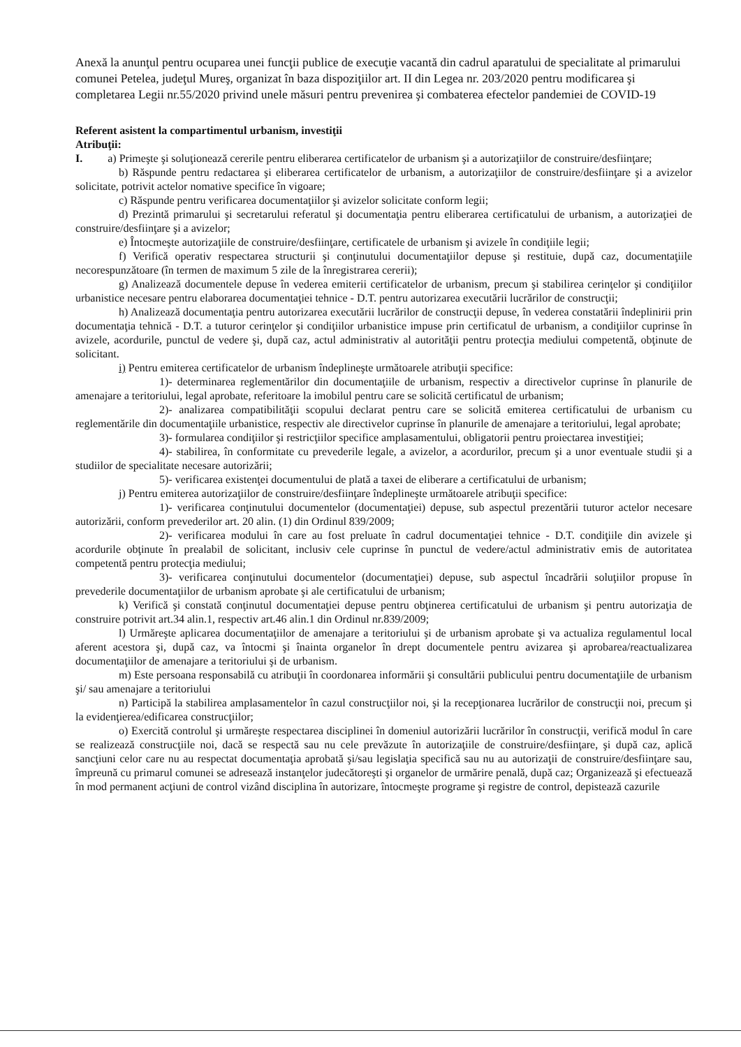Anexă la anunţul pentru ocuparea unei funcţii publice de execuţie vacantă din cadrul aparatului de specialitate al primarului comunei Petelea, judeţul Mureş, organizat în baza dispoziţiilor art. II din Legea nr. 203/2020 pentru modificarea şi completarea Legii nr.55/2020 privind unele măsuri pentru prevenirea şi combaterea efectelor pandemiei de COVID-19
Referent asistent la compartimentul urbanism, investiţii
Atribuţii:
I. a) Primeşte şi soluţionează cererile pentru eliberarea certificatelor de urbanism şi a autorizaţiilor de construire/desfiinţare;
b) Răspunde pentru redactarea şi eliberarea certificatelor de urbanism, a autorizaţiilor de construire/desfiinţare şi a avizelor solicitate, potrivit actelor nomative specifice în vigoare;
c) Răspunde pentru verificarea documentaţiilor şi avizelor solicitate conform legii;
d) Prezintă primarului şi secretarului referatul şi documentaţia pentru eliberarea certificatului de urbanism, a autorizaţiei de construire/desfiinţare şi a avizelor;
e) Întocmeşte autorizaţiile de construire/desfiinţare, certificatele de urbanism şi avizele în condiţiile legii;
f) Verifică operativ respectarea structurii şi conţinutului documentaţiilor depuse şi restituie, după caz, documentaţiile necorespunzătoare (în termen de maximum 5 zile de la înregistrarea cererii);
g) Analizează documentele depuse în vederea emiterii certificatelor de urbanism, precum şi stabilirea cerinţelor şi condiţiilor urbanistice necesare pentru elaborarea documentaţiei tehnice - D.T. pentru autorizarea executării lucrărilor de construcţii;
h) Analizează documentaţia pentru autorizarea executării lucrărilor de construcţii depuse, în vederea constatării îndeplinirii prin documentaţia tehnică - D.T. a tuturor cerinţelor şi condiţiilor urbanistice impuse prin certificatul de urbanism, a condiţiilor cuprinse în avizele, acordurile, punctul de vedere şi, după caz, actul administrativ al autorităţii pentru protecţia mediului competentă, obţinute de solicitant.
i) Pentru emiterea certificatelor de urbanism îndeplineşte următoarele atribuţii specifice:
1)- determinarea reglementărilor din documentaţiile de urbanism, respectiv a directivelor cuprinse în planurile de amenajare a teritoriului, legal aprobate, referitoare la imobilul pentru care se solicită certificatul de urbanism;
2)- analizarea compatibilităţii scopului declarat pentru care se solicită emiterea certificatului de urbanism cu reglementările din documentaţiile urbanistice, respectiv ale directivelor cuprinse în planurile de amenajare a teritoriului, legal aprobate;
3)- formularea condiţiilor şi restricţiilor specifice amplasamentului, obligatorii pentru proiectarea investiţiei;
4)- stabilirea, în conformitate cu prevederile legale, a avizelor, a acordurilor, precum şi a unor eventuale studii şi a studiilor de specialitate necesare autorizării;
5)- verificarea existenţei documentului de plată a taxei de eliberare a certificatului de urbanism;
j) Pentru emiterea autorizaţiilor de construire/desfiinţare îndeplineşte următoarele atribuţii specifice:
1)- verificarea conţinutului documentelor (documentaţiei) depuse, sub aspectul prezentării tuturor actelor necesare autorizării, conform prevederilor art. 20 alin. (1) din Ordinul 839/2009;
2)- verificarea modului în care au fost preluate în cadrul documentaţiei tehnice - D.T. condiţiile din avizele şi acordurile obţinute în prealabil de solicitant, inclusiv cele cuprinse în punctul de vedere/actul administrativ emis de autoritatea competentă pentru protecţia mediului;
3)- verificarea conţinutului documentelor (documentaţiei) depuse, sub aspectul încadrării soluţiilor propuse în prevederile documentaţiilor de urbanism aprobate şi ale certificatului de urbanism;
k) Verifică şi constată conţinutul documentaţiei depuse pentru obţinerea certificatului de urbanism şi pentru autorizaţia de construire potrivit art.34 alin.1, respectiv art.46 alin.1 din Ordinul nr.839/2009;
l) Urmăreşte aplicarea documentaţiilor de amenajare a teritoriului şi de urbanism aprobate şi va actualiza regulamentul local aferent acestora şi, după caz, va întocmi şi înainta organelor în drept documentele pentru avizarea şi aprobarea/reactualizarea documentaţiilor de amenajare a teritoriului şi de urbanism.
m) Este persoana responsabilă cu atribuţii în coordonarea informării şi consultării publicului pentru documentaţiile de urbanism şi/ sau amenajare a teritoriului
n) Participă la stabilirea amplasamentelor în cazul construcţiilor noi, şi la recepţionarea lucrărilor de construcţii noi, precum şi la evidenţierea/edificarea construcţiilor;
o) Exercită controlul şi urmăreşte respectarea disciplinei în domeniul autorizării lucrărilor în construcţii, verifică modul în care se realizează construcţiile noi, dacă se respectă sau nu cele prevăzute în autorizaţiile de construire/desfiinţare, şi după caz, aplică sancţiuni celor care nu au respectat documentaţia aprobată şi/sau legislaţia specifică sau nu au autorizaţii de construire/desfiinţare sau, împreună cu primarul comunei se adresează instanţelor judecătoreşti şi organelor de urmărire penală, după caz; Organizează şi efectuează în mod permanent acţiuni de control vizând disciplina în autorizare, întocmeşte programe şi registre de control, depistează cazurile